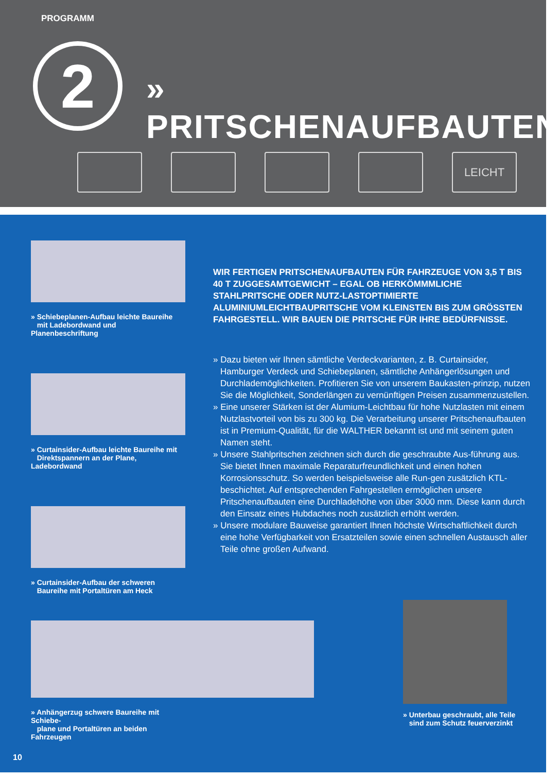PROGRAMM
2 » PRITSCHENAUFBAUTEN
LEICHT
» Schiebeplanen-Aufbau leichte Baureihe
mit Ladebordwand und Planenbeschriftung
» Curtainsider-Aufbau leichte Baureihe mit
Direktspannern an der Plane, Ladebordwand
» Curtainsider-Aufbau der schweren
Baureihe mit Portaltüren am Heck
» Anhängerzug schwere Baureihe mit Schiebe-
plane und Portaltüren an beiden Fahrzeugen
WIR FERTIGEN PRITSCHENAUFBAUTEN FÜR FAHRZEUGE VON 3,5 T BIS 40 T ZUGGESAMTGEWICHT – EGAL OB HERKÖMMMLICHE STAHLPRITSCHE ODER NUTZ-LASTOPTIMIERTE ALUMINIUMLEICHTBAUPRITSCHE VOM KLEINSTEN BIS ZUM GRÖSSTEN FAHRGESTELL. WIR BAUEN DIE PRITSCHE FÜR IHRE BEDÜRFNISSE.
» Dazu bieten wir Ihnen sämtliche Verdeckvarianten, z. B. Curtainsider, Hamburger Verdeck und Schiebeplanen, sämtliche Anhängerlösungen und Durchlademöglichkeiten. Profitieren Sie von unserem Baukasten-prinzip, nutzen Sie die Möglichkeit, Sonderlängen zu vernünftigen Preisen zusammenzustellen.
» Eine unserer Stärken ist der Alumium-Leichtbau für hohe Nutzlasten mit einem Nutzlastvorteil von bis zu 300 kg. Die Verarbeitung unserer Pritschenaufbauten ist in Premium-Qualität, für die WALTHER bekannt ist und mit seinem guten Namen steht.
» Unsere Stahlpritschen zeichnen sich durch die geschraubte Aus-führung aus. Sie bietet Ihnen maximale Reparaturfreundlichkeit und einen hohen Korrosionsschutz. So werden beispielsweise alle Run-gen zusätzlich KTL-beschichtet. Auf entsprechenden Fahrgestellen ermöglichen unsere Pritschenaufbauten eine Durchladehöhe von über 3000 mm. Diese kann durch den Einsatz eines Hubdaches noch zusätzlich erhöht werden.
» Unsere modulare Bauweise garantiert Ihnen höchste Wirtschaftlichkeit durch eine hohe Verfügbarkeit von Ersatzteilen sowie einen schnellen Austausch aller Teile ohne großen Aufwand.
» Unterbau geschraubt, alle Teile
sind zum Schutz feuerverzinkt
10